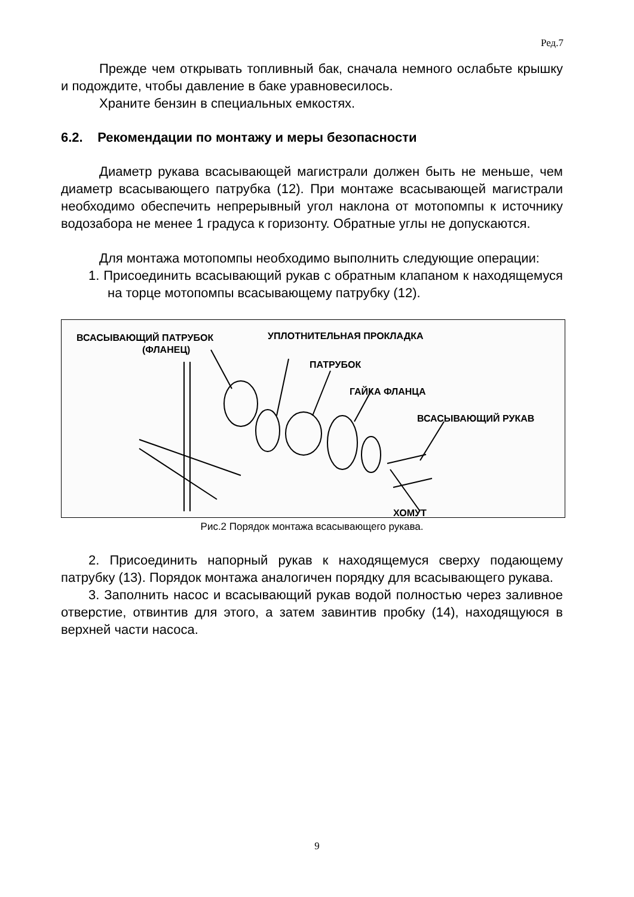Ред.7
Прежде чем открывать топливный бак, сначала немного ослабьте крышку и подождите, чтобы давление в баке уравновесилось.
Храните бензин в специальных емкостях.
6.2. Рекомендации по монтажу и меры безопасности
Диаметр рукава всасывающей магистрали должен быть не меньше, чем диаметр всасывающего патрубка (12). При монтаже всасывающей магистрали необходимо обеспечить непрерывный угол наклона от мотопомпы к источнику водозабора не менее 1 градуса к горизонту. Обратные углы не допускаются.
Для монтажа мотопомпы необходимо выполнить следующие операции:
1. Присоединить всасывающий рукав с обратным клапаном к находящемуся на торце мотопомпы всасывающему патрубку (12).
ВСАСЫВАЮЩИЙ ПАТРУБОК
(ФЛАНЕЦ)
УПЛОТНИТЕЛЬНАЯ ПРОКЛАДКА
ПАТРУБОК
ГАЙКА ФЛАНЦА
ВСАСЫВАЮЩИЙ РУКАВ
ХОМУТ
Рис.2 Порядок монтажа всасывающего рукава.
2. Присоединить напорный рукав к находящемуся сверху подающему патрубку (13). Порядок монтажа аналогичен порядку для всасывающего рукава.
3. Заполнить насос и всасывающий рукав водой полностью через заливное отверстие, отвинтив для этого, а затем завинтив пробку (14), находящуюся в верхней части насоса.
9